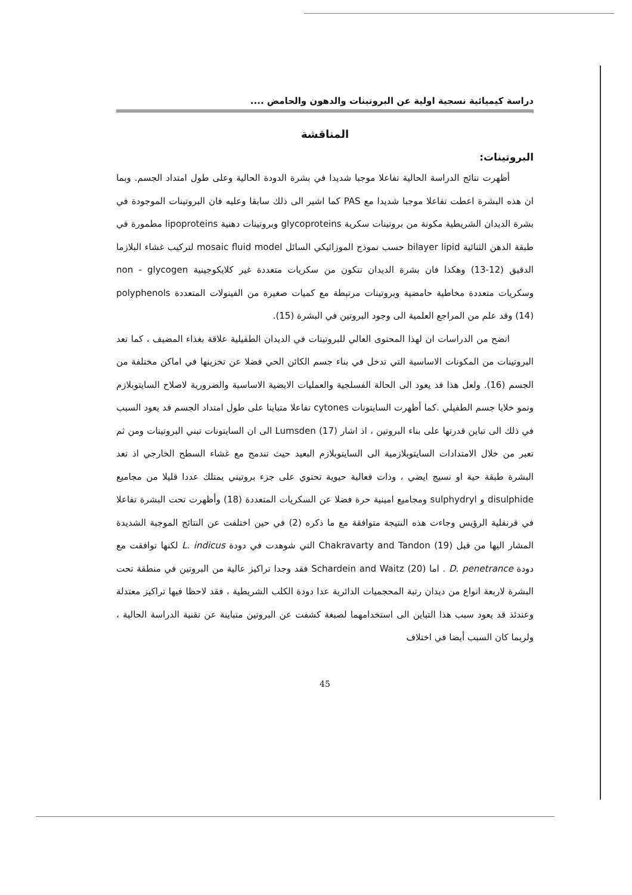دراسة كيميائية نسجية اولية عن البروتينات والدهون والحامض ....
المناقشة
البروتينات:
أظهرت نتائج الدراسة الحالية تفاعلا موجبا شديدا في بشرة الدودة الحالية وعلى طول امتداد الجسم. وبما ان هذه البشرة اعطت تفاعلا موجبا شديدا مع PAS كما اشير الى ذلك سابقا وعليه فان البروتينات الموجودة في بشرة الديدان الشريطية مكونة من بروتينات سكرية glycoproteins وبروتينات دهنية lipoproteins مطمورة في طبقة الدهن الثنائية bilayer lipid حسب نموذج الموزائيكي السائل mosaic fluid model لتركيب غشاء البلازما الدقيق (12-13) وهكذا فان بشرة الديدان تتكون من سكريات متعددة غير كلايكوجينية non - glycogen وسكريات متعددة مخاطية حامضية وبروتينات مرتبطة مع كميات صغيرة من الفينولات المتعددة polyphenols (14) وقد علم من المراجع العلمية الى وجود البروتين في البشرة (15).
اتضح من الدراسات ان لهذا المحتوى العالي للبروتينات في الديدان الطفيلية علاقة بغذاء المضيف ، كما تعد البروتينات من المكونات الاساسية التي تدخل في بناء جسم الكائن الحي فضلا عن تخزينها في اماكن مختلفة من الجسم (16). ولعل هذا قد يعود الى الحالة الفسلجية والعمليات الايضية الاساسية والضرورية لاصلاح السايتوبلازم ونمو خلايا جسم الطفيلي .كما أظهرت السايتونات cytones تفاعلا متباينا على طول امتداد الجسم قد يعود السبب في ذلك الى تباين قدرتها على بناء البروتين ، اذ اشار Lumsden (17) الى ان السايتونات تبني البروتينات ومن ثم تعبر من خلال الامتدادات السايتوبلازمية الى السايتوبلازم البعيد حيث تندمج مع غشاء السطح الخارجي اذ تعد البشرة طبقة حية او نسيج ايضي ، وذات فعالية حيوية تحتوي على جزء بروتيني يمتلك عددا قليلا من مجاميع disulphide و sulphydryl ومجاميع امينية حرة فضلا عن السكريات المتعددة (18) وأظهرت تحت البشرة تفاعلا في قرنفلية الرؤيس وجاءت هذه النتيجة متوافقة مع ما ذكره (2) في حين اختلفت عن النتائج الموجبة الشديدة المشار اليها من قبل Chakravarty and Tandon (19) التي شوهدت في دودة L. indicus لكنها توافقت مع دودة D. penetrance . اما Schardein and Waitz (20) فقد وجدا تراكيز عالية من البروتين في منطقة تحت البشرة لاربعة انواع من ديدان رتبة المحجميات الدائرية عدا دودة الكلب الشريطية ، فقد لاحظا فيها تراكيز معتدلة وعندئذ قد يعود سبب هذا التباين الى استخدامهما لصبغة كشفت عن البروتين متباينة عن تقنية الدراسة الحالية ، ولربما كان السبب أيضا في اختلاف
45